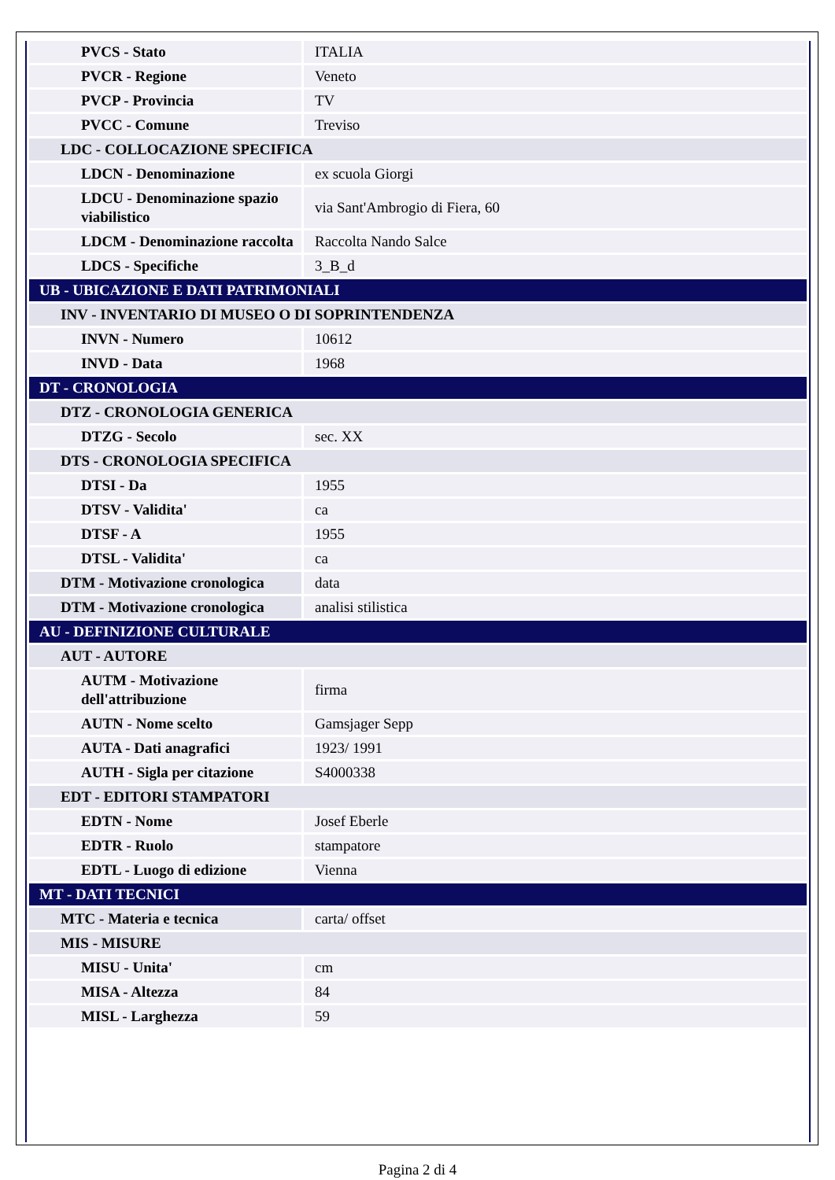| PVCS - Stato | ITALIA |
| PVCR - Regione | Veneto |
| PVCP - Provincia | TV |
| PVCC - Comune | Treviso |
| LDC - COLLOCAZIONE SPECIFICA | |
| LDCN - Denominazione | ex scuola Giorgi |
| LDCU - Denominazione spazio viabilistico | via Sant'Ambrogio di Fiera, 60 |
| LDCM - Denominazione raccolta | Raccolta Nando Salce |
| LDCS - Specifiche | 3_B_d |
| UB - UBICAZIONE E DATI PATRIMONIALI | |
| INV - INVENTARIO DI MUSEO O DI SOPRINTENDENZA | |
| INVN - Numero | 10612 |
| INVD - Data | 1968 |
| DT - CRONOLOGIA | |
| DTZ - CRONOLOGIA GENERICA | |
| DTZG - Secolo | sec. XX |
| DTS - CRONOLOGIA SPECIFICA | |
| DTSI - Da | 1955 |
| DTSV - Validita' | ca |
| DTSF - A | 1955 |
| DTSL - Validita' | ca |
| DTM - Motivazione cronologica | data |
| DTM - Motivazione cronologica | analisi stilistica |
| AU - DEFINIZIONE CULTURALE | |
| AUT - AUTORE | |
| AUTM - Motivazione dell'attribuzione | firma |
| AUTN - Nome scelto | Gamsjager Sepp |
| AUTA - Dati anagrafici | 1923/ 1991 |
| AUTH - Sigla per citazione | S4000338 |
| EDT - EDITORI STAMPATORI | |
| EDTN - Nome | Josef Eberle |
| EDTR - Ruolo | stampatore |
| EDTL - Luogo di edizione | Vienna |
| MT - DATI TECNICI | |
| MTC - Materia e tecnica | carta/ offset |
| MIS - MISURE | |
| MISU - Unita' | cm |
| MISA - Altezza | 84 |
| MISL - Larghezza | 59 |
Pagina 2 di 4